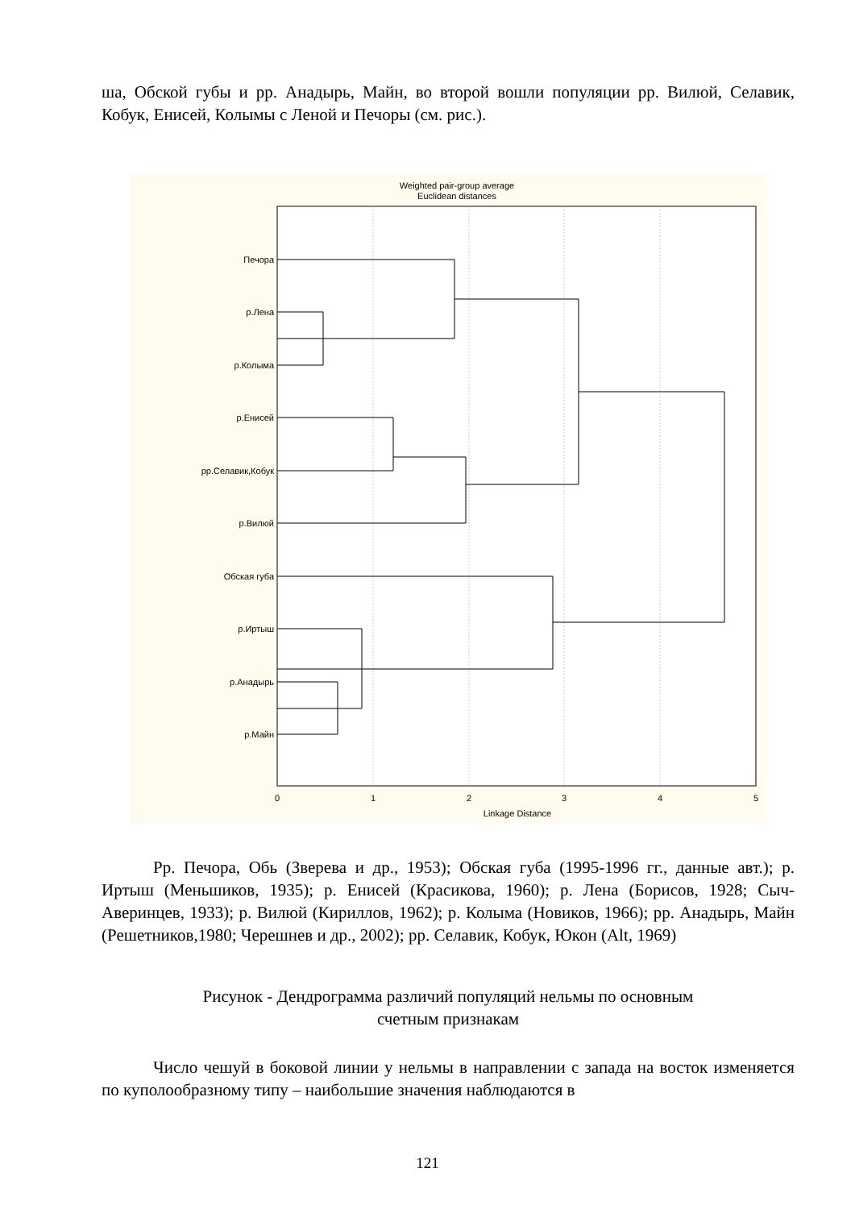ша, Обской губы и рр. Анадырь, Майн, во второй вошли популяции рр. Вилюй, Селавик, Кобук, Енисей, Колымы с Леной и Печоры (см. рис.).
Weighted pair-group average
Euclidean distances
Печора
р.Лена
р.Колыма
р.Енисей
рр.Селавик,Кобук
р.Вилюй
Обская губа
р.Иртыш
р.Анадырь
р.Майн
0
1
2
3
4
5
Linkage Distance
Рр. Печора, Обь (Зверева и др., 1953); Обская губа (1995-1996 гг., данные авт.); р. Иртыш (Меньшиков, 1935); р. Енисей (Красикова, 1960); р. Лена (Борисов, 1928; Сыч-Аверинцев, 1933); р. Вилюй (Кириллов, 1962); р. Колыма (Новиков, 1966); рр. Анадырь, Майн (Решетников,1980; Черешнев и др., 2002); рр. Селавик, Кобук, Юкон (Alt, 1969)
Рисунок - Дендрограмма различий популяций нельмы по основным
счетным признакам
Число чешуй в боковой линии у нельмы в направлении с запада на восток изменяется по куполообразному типу – наибольшие значения наблюдаются в
121